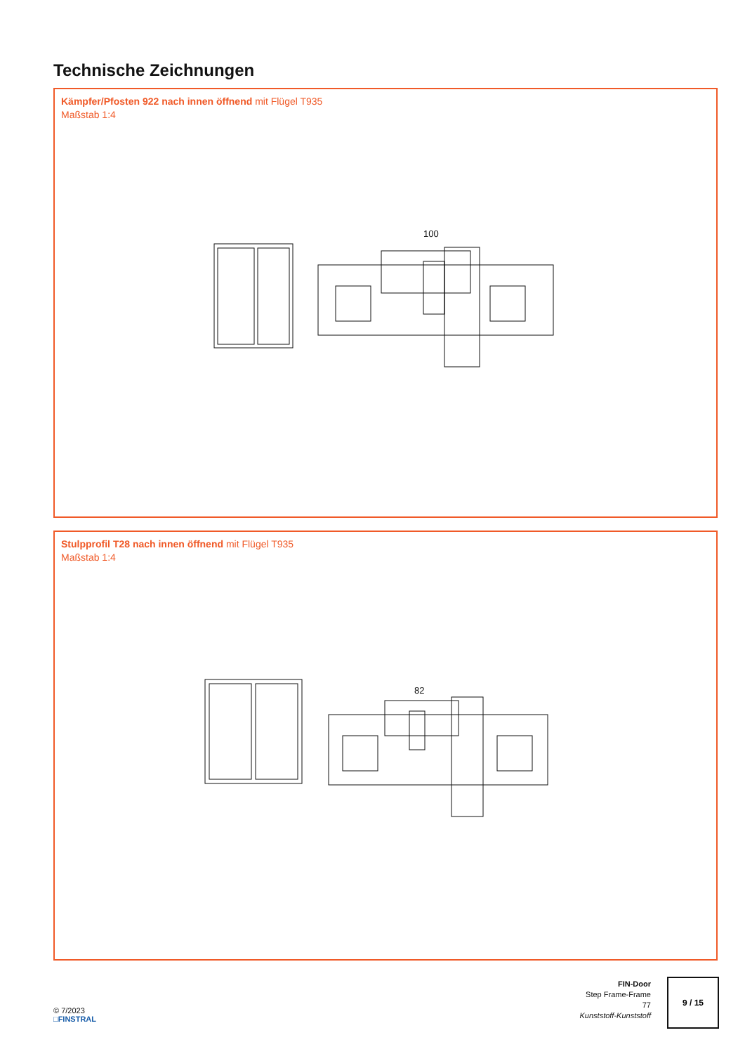Technische Zeichnungen
Kämpfer/Pfosten 922 nach innen öffnend mit Flügel T935
Maßstab 1:4
100
Stulpprofil T28 nach innen öffnend mit Flügel T935
Maßstab 1:4
82
© 7/2023
□FINSTRAL
FIN-Door
Step Frame-Frame
77
Kunststoff-Kunststoff
9 / 15